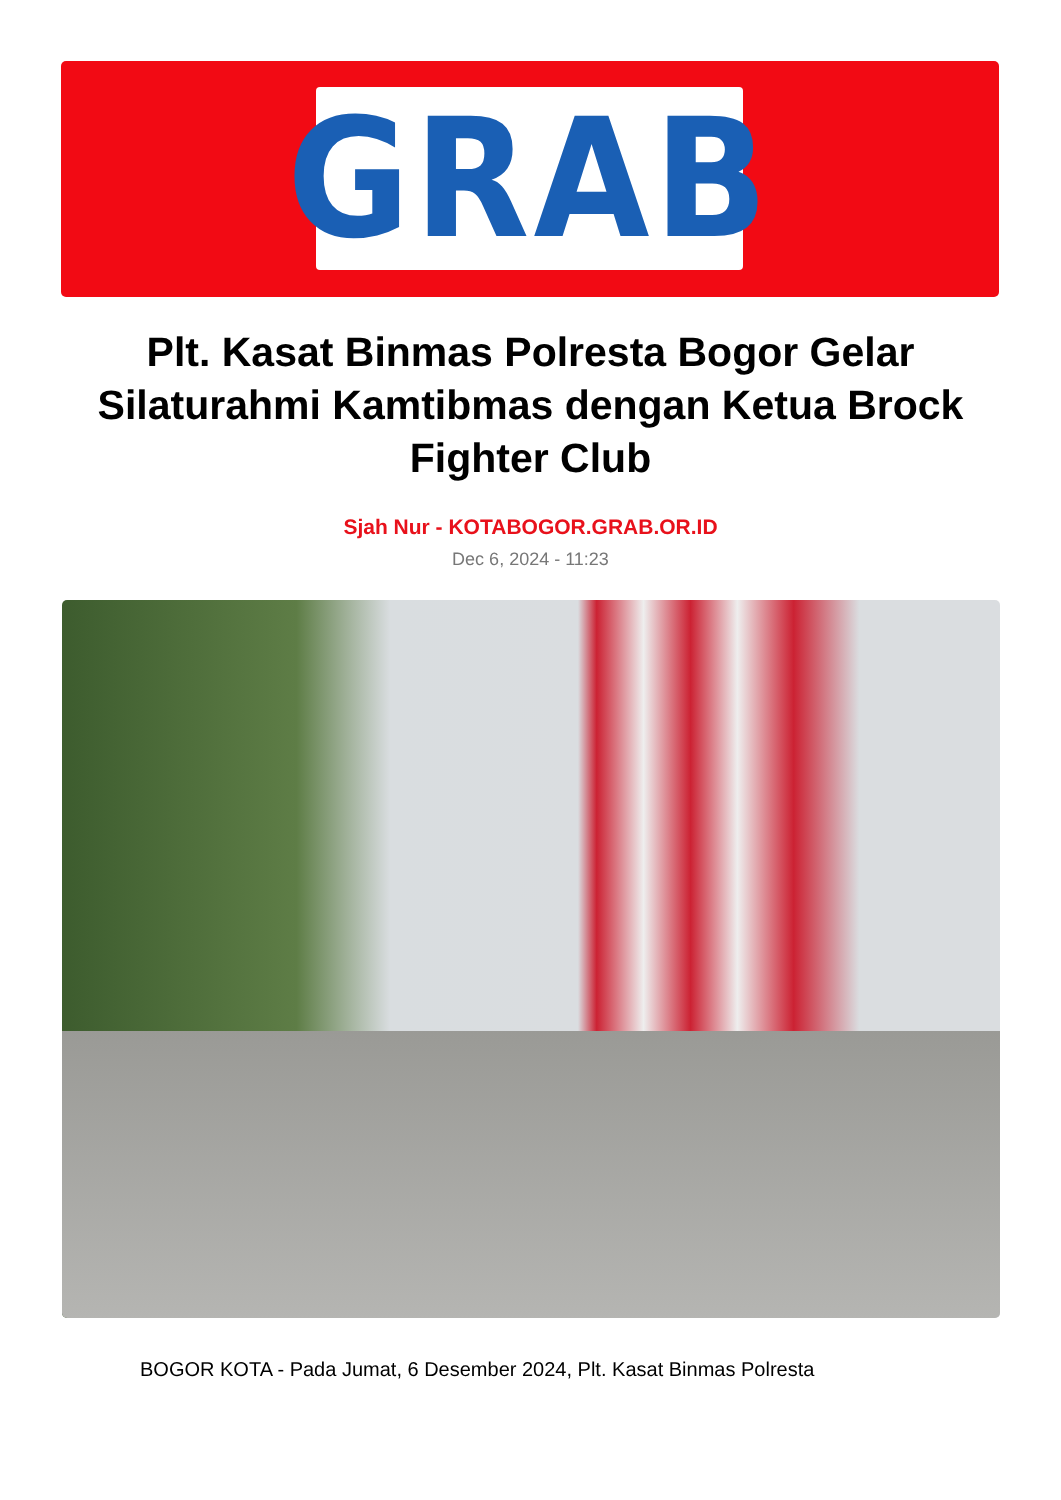GRAB
Plt. Kasat Binmas Polresta Bogor Gelar Silaturahmi Kamtibmas dengan Ketua Brock Fighter Club
Sjah Nur - KOTABOGOR.GRAB.OR.ID
Dec 6, 2024 - 11:23
BOGOR KOTA - Pada Jumat, 6 Desember 2024, Plt. Kasat Binmas Polresta